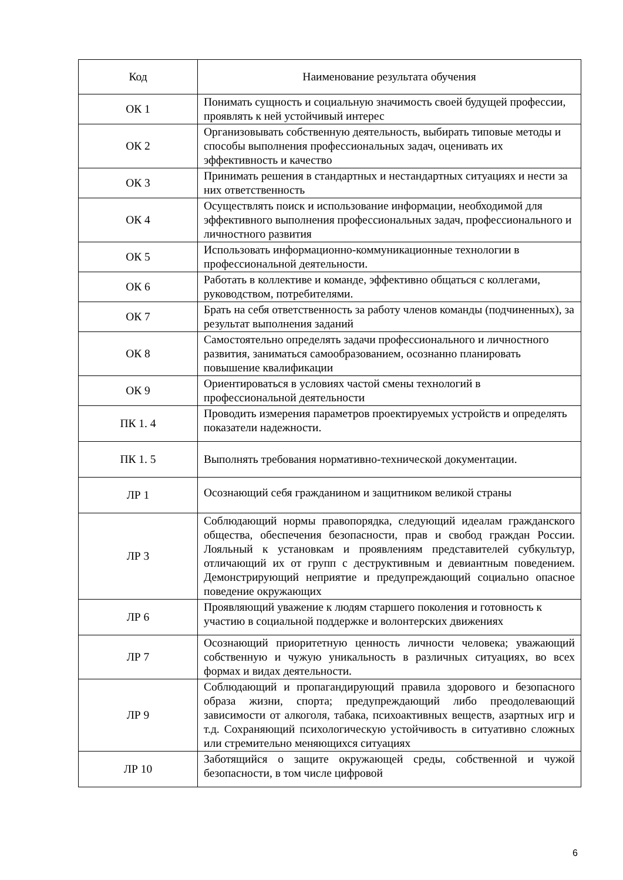| Код | Наименование результата обучения |
| --- | --- |
| ОК 1 | Понимать сущность и социальную значимость своей будущей профессии, проявлять к ней устойчивый интерес |
| ОК 2 | Организовывать собственную деятельность, выбирать типовые методы и способы выполнения профессиональных задач, оценивать их эффективность и качество |
| ОК 3 | Принимать решения в стандартных и нестандартных ситуациях и нести за них ответственность |
| ОК 4 | Осуществлять поиск и использование информации, необходимой для эффективного выполнения профессиональных задач, профессионального и личностного развития |
| ОК 5 | Использовать информационно-коммуникационные технологии в профессиональной деятельности. |
| ОК 6 | Работать в коллективе и команде, эффективно общаться с коллегами, руководством, потребителями. |
| ОК 7 | Брать на себя ответственность за работу членов команды (подчиненных), за результат выполнения заданий |
| ОК 8 | Самостоятельно определять задачи профессионального и личностного развития, заниматься самообразованием, осознанно планировать повышение квалификации |
| ОК 9 | Ориентироваться в условиях частой смены технологий в профессиональной деятельности |
| ПК 1. 4 | Проводить измерения параметров проектируемых устройств и определять показатели надежности. |
| ПК 1. 5 | Выполнять требования нормативно-технической документации. |
| ЛР 1 | Осознающий себя гражданином и защитником великой страны |
| ЛР 3 | Соблюдающий нормы правопорядка, следующий идеалам гражданского общества, обеспечения безопасности, прав и свобод граждан России. Лояльный к установкам и проявлениям представителей субкультур, отличающий их от групп с деструктивным и девиантным поведением. Демонстрирующий неприятие и предупреждающий социально опасное поведение окружающих |
| ЛР 6 | Проявляющий уважение к людям старшего поколения и готовность к участию в социальной поддержке и волонтерских движениях |
| ЛР 7 | Осознающий приоритетную ценность личности человека; уважающий собственную и чужую уникальность в различных ситуациях, во всех формах и видах деятельности. |
| ЛР 9 | Соблюдающий и пропагандирующий правила здорового и безопасного образа жизни, спорта; предупреждающий либо преодолевающий зависимости от алкоголя, табака, психоактивных веществ, азартных игр и т.д. Сохраняющий психологическую устойчивость в ситуативно сложных или стремительно меняющихся ситуациях |
| ЛР 10 | Заботящийся о защите окружающей среды, собственной и чужой безопасности, в том числе цифровой |
6